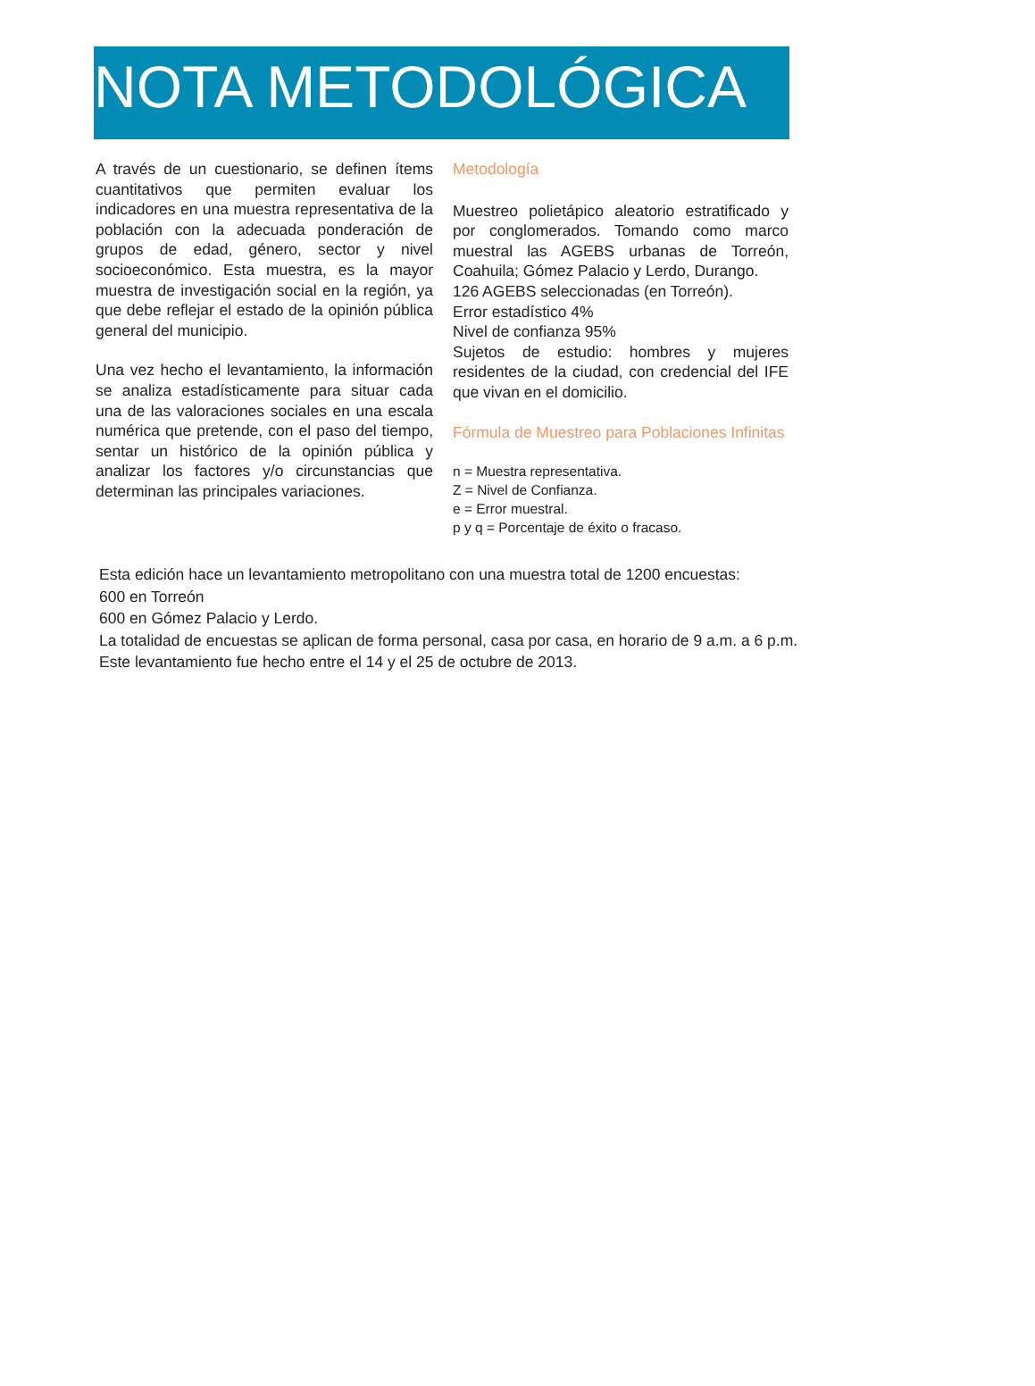NOTA METODOLÓGICA
A través de un cuestionario, se definen ítems cuantitativos que permiten evaluar los indicadores en una muestra representativa de la población con la adecuada ponderación de grupos de edad, género, sector y nivel socioeconómico. Esta muestra, es la mayor muestra de investigación social en la región, ya que debe reflejar el estado de la opinión pública general del municipio.
Una vez hecho el levantamiento, la información se analiza estadísticamente para situar cada una de las valoraciones sociales en una escala numérica que pretende, con el paso del tiempo, sentar un histórico de la opinión pública y analizar los factores y/o circunstancias que determinan las principales variaciones.
Metodología
Muestreo polietápico aleatorio estratificado y por conglomerados. Tomando como marco muestral las AGEBS urbanas de Torreón, Coahuila; Gómez Palacio y Lerdo, Durango.
126 AGEBS seleccionadas (en Torreón).
Error estadístico 4%
Nivel de confianza 95%
Sujetos de estudio: hombres y mujeres residentes de la ciudad, con credencial del IFE que vivan en el domicilio.
Fórmula de Muestreo para Poblaciones Infinitas
n = Muestra representativa.
Z = Nivel de Confianza.
e = Error muestral.
p y q = Porcentaje de éxito o fracaso.
Esta edición hace un levantamiento metropolitano con una muestra total de 1200 encuestas:
600 en Torreón
600 en Gómez Palacio y Lerdo.
La totalidad de encuestas se aplican de forma personal, casa por casa, en horario de 9 a.m. a 6 p.m.
Este levantamiento fue hecho entre el 14 y el 25 de octubre de 2013.